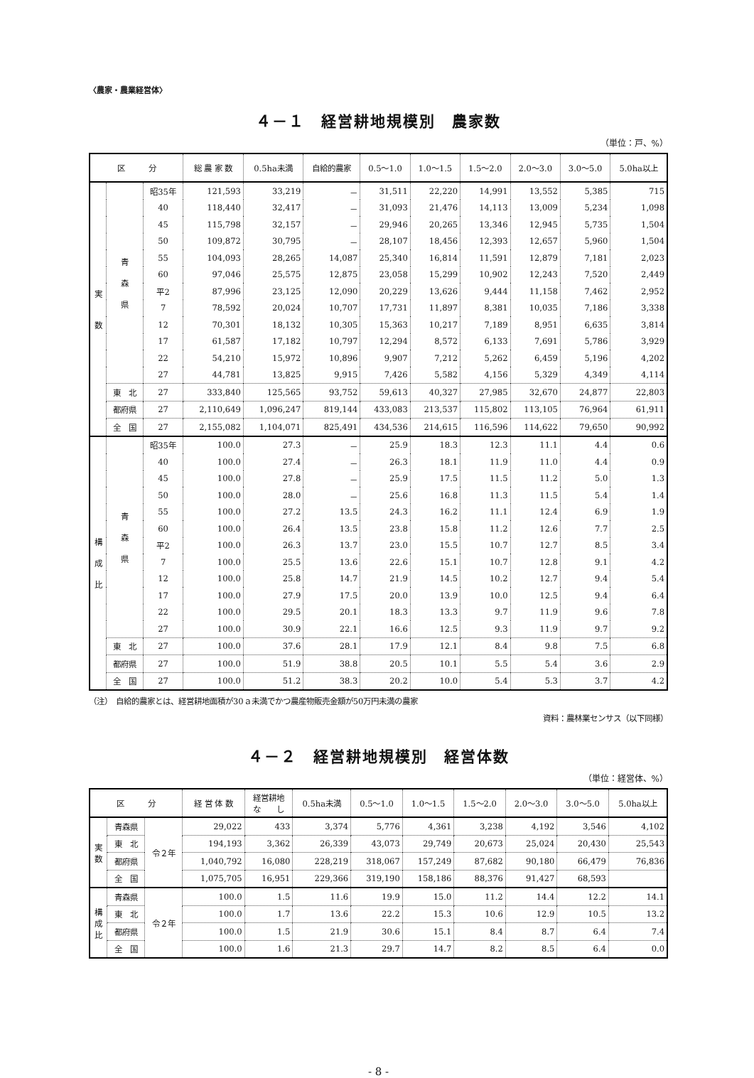〈農家・農業経営体〉
４－１　経営耕地規模別　農家数
（単位：戸、%）
| 区 分 | | | 総 農 家 数 | 0.5ha未満 | 自給的農家 | 0.5～1.0 | 1.0～1.5 | 1.5～2.0 | 2.0～3.0 | 3.0～5.0 | 5.0ha以上 |
| --- | --- | --- | --- | --- | --- | --- | --- | --- | --- | --- | --- |
| 実 数 | 青 森 県 | 昭35年 | 121,593 | 33,219 | － | 31,511 | 22,220 | 14,991 | 13,552 | 5,385 | 715 |
| | | 40 | 118,440 | 32,417 | － | 31,093 | 21,476 | 14,113 | 13,009 | 5,234 | 1,098 |
| | | 45 | 115,798 | 32,157 | － | 29,946 | 20,265 | 13,346 | 12,945 | 5,735 | 1,504 |
| | | 50 | 109,872 | 30,795 | － | 28,107 | 18,456 | 12,393 | 12,657 | 5,960 | 1,504 |
| | | 55 | 104,093 | 28,265 | 14,087 | 25,340 | 16,814 | 11,591 | 12,879 | 7,181 | 2,023 |
| | | 60 | 97,046 | 25,575 | 12,875 | 23,058 | 15,299 | 10,902 | 12,243 | 7,520 | 2,449 |
| | | 平2 | 87,996 | 23,125 | 12,090 | 20,229 | 13,626 | 9,444 | 11,158 | 7,462 | 2,952 |
| | | 7 | 78,592 | 20,024 | 10,707 | 17,731 | 11,897 | 8,381 | 10,035 | 7,186 | 3,338 |
| | | 12 | 70,301 | 18,132 | 10,305 | 15,363 | 10,217 | 7,189 | 8,951 | 6,635 | 3,814 |
| | | 17 | 61,587 | 17,182 | 10,797 | 12,294 | 8,572 | 6,133 | 7,691 | 5,786 | 3,929 |
| | | 22 | 54,210 | 15,972 | 10,896 | 9,907 | 7,212 | 5,262 | 6,459 | 5,196 | 4,202 |
| | | 27 | 44,781 | 13,825 | 9,915 | 7,426 | 5,582 | 4,156 | 5,329 | 4,349 | 4,114 |
| | 東 北 | 27 | 333,840 | 125,565 | 93,752 | 59,613 | 40,327 | 27,985 | 32,670 | 24,877 | 22,803 |
| | 都府県 | 27 | 2,110,649 | 1,096,247 | 819,144 | 433,083 | 213,537 | 115,802 | 113,105 | 76,964 | 61,911 |
| | 全 国 | 27 | 2,155,082 | 1,104,071 | 825,491 | 434,536 | 214,615 | 116,596 | 114,622 | 79,650 | 90,992 |
| 構 成 比 | 青 森 県 | 昭35年 | 100.0 | 27.3 | － | 25.9 | 18.3 | 12.3 | 11.1 | 4.4 | 0.6 |
| | | 40 | 100.0 | 27.4 | － | 26.3 | 18.1 | 11.9 | 11.0 | 4.4 | 0.9 |
| | | 45 | 100.0 | 27.8 | － | 25.9 | 17.5 | 11.5 | 11.2 | 5.0 | 1.3 |
| | | 50 | 100.0 | 28.0 | － | 25.6 | 16.8 | 11.3 | 11.5 | 5.4 | 1.4 |
| | | 55 | 100.0 | 27.2 | 13.5 | 24.3 | 16.2 | 11.1 | 12.4 | 6.9 | 1.9 |
| | | 60 | 100.0 | 26.4 | 13.5 | 23.8 | 15.8 | 11.2 | 12.6 | 7.7 | 2.5 |
| | | 平2 | 100.0 | 26.3 | 13.7 | 23.0 | 15.5 | 10.7 | 12.7 | 8.5 | 3.4 |
| | | 7 | 100.0 | 25.5 | 13.6 | 22.6 | 15.1 | 10.7 | 12.8 | 9.1 | 4.2 |
| | | 12 | 100.0 | 25.8 | 14.7 | 21.9 | 14.5 | 10.2 | 12.7 | 9.4 | 5.4 |
| | | 17 | 100.0 | 27.9 | 17.5 | 20.0 | 13.9 | 10.0 | 12.5 | 9.4 | 6.4 |
| | | 22 | 100.0 | 29.5 | 20.1 | 18.3 | 13.3 | 9.7 | 11.9 | 9.6 | 7.8 |
| | | 27 | 100.0 | 30.9 | 22.1 | 16.6 | 12.5 | 9.3 | 11.9 | 9.7 | 9.2 |
| | 東 北 | 27 | 100.0 | 37.6 | 28.1 | 17.9 | 12.1 | 8.4 | 9.8 | 7.5 | 6.8 |
| | 都府県 | 27 | 100.0 | 51.9 | 38.8 | 20.5 | 10.1 | 5.5 | 5.4 | 3.6 | 2.9 |
| | 全 国 | 27 | 100.0 | 51.2 | 38.3 | 20.2 | 10.0 | 5.4 | 5.3 | 3.7 | 4.2 |
（注）　自給的農家とは、経営耕地面積が30ａ未満でかつ農産物販売金額が50万円未満の農家
資料：農林業センサス（以下同様）
４－２　経営耕地規模別　経営体数
（単位：経営体、%）
| 区 分 | | | 経 営 体 数 | 経営耕地 な し | 0.5ha未満 | 0.5～1.0 | 1.0～1.5 | 1.5～2.0 | 2.0～3.0 | 3.0～5.0 | 5.0ha以上 |
| --- | --- | --- | --- | --- | --- | --- | --- | --- | --- | --- | --- |
| 実 数 | 青森県 | 令２年 | 29,022 | 433 | 3,374 | 5,776 | 4,361 | 3,238 | 4,192 | 3,546 | 4,102 |
| | 東 北 | | 194,193 | 3,362 | 26,339 | 43,073 | 29,749 | 20,673 | 25,024 | 20,430 | 25,543 |
| | 都府県 | | 1,040,792 | 16,080 | 228,219 | 318,067 | 157,249 | 87,682 | 90,180 | 66,479 | 76,836 |
| | 全 国 | | 1,075,705 | 16,951 | 229,366 | 319,190 | 158,186 | 88,376 | 91,427 | 68,593 | |
| 構 成 比 | 青森県 | 令２年 | 100.0 | 1.5 | 11.6 | 19.9 | 15.0 | 11.2 | 14.4 | 12.2 | 14.1 |
| | 東 北 | | 100.0 | 1.7 | 13.6 | 22.2 | 15.3 | 10.6 | 12.9 | 10.5 | 13.2 |
| | 都府県 | | 100.0 | 1.5 | 21.9 | 30.6 | 15.1 | 8.4 | 8.7 | 6.4 | 7.4 |
| | 全 国 | | 100.0 | 1.6 | 21.3 | 29.7 | 14.7 | 8.2 | 8.5 | 6.4 | 0.0 |
- 8 -